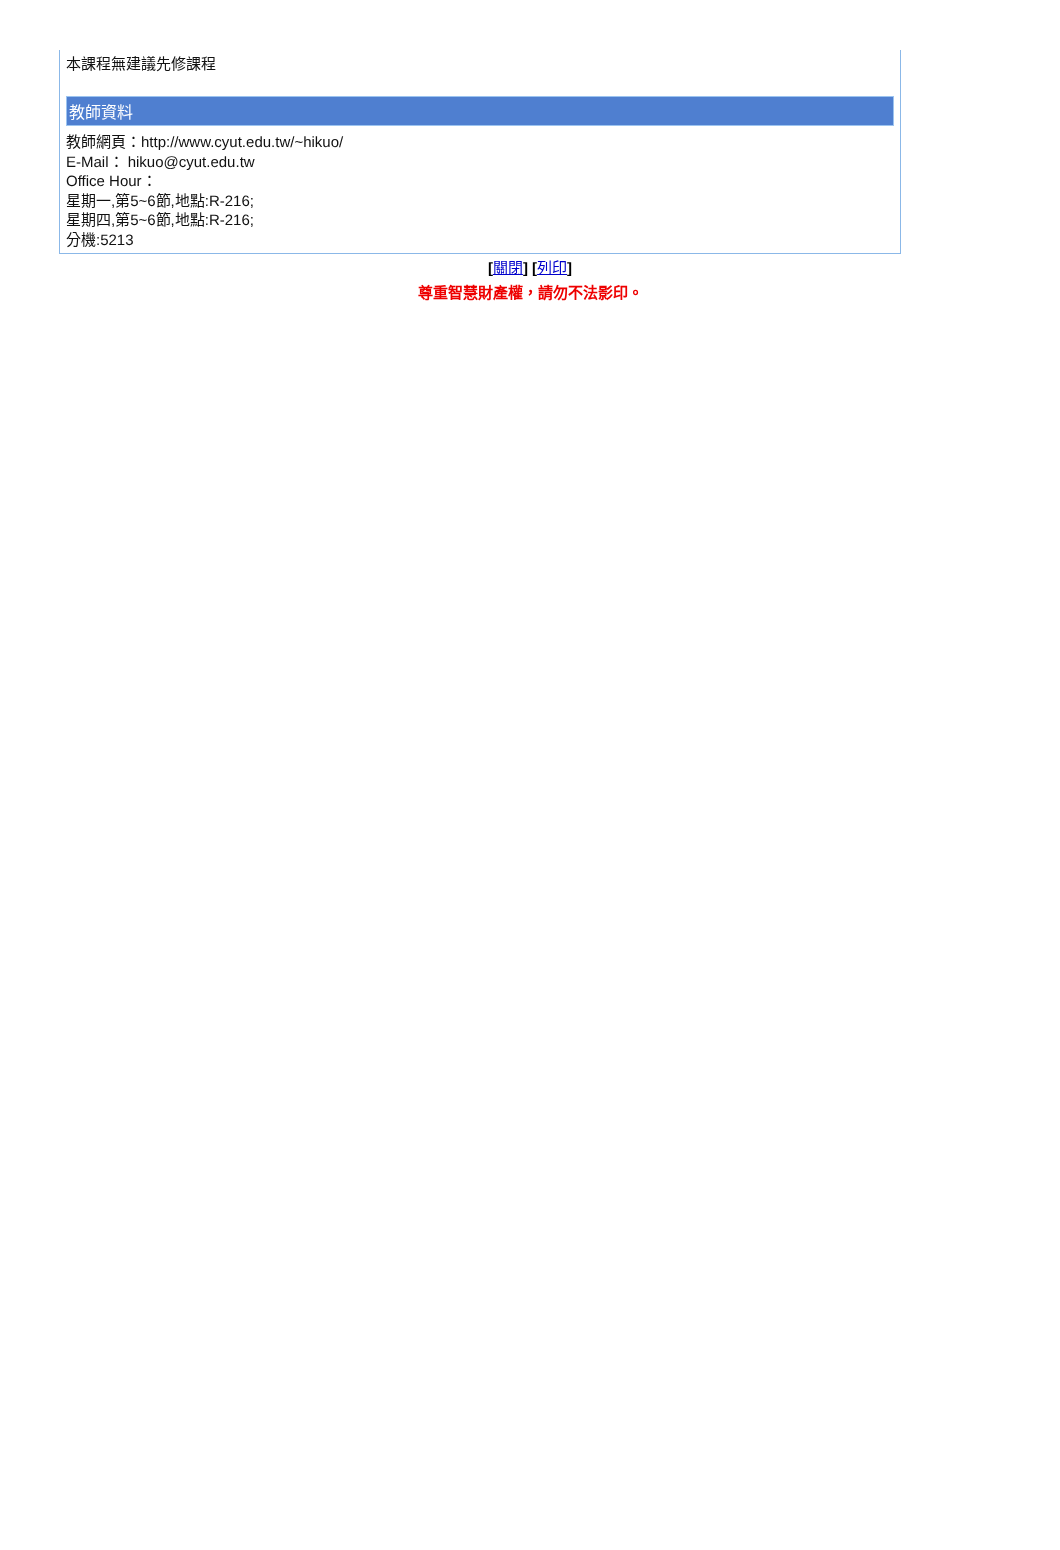本課程無建議先修課程
教師資料
教師網頁：http://www.cyut.edu.tw/~hikuo/
E-Mail： hikuo@cyut.edu.tw
Office Hour：
星期一,第5~6節,地點:R-216;
星期四,第5~6節,地點:R-216;
分機:5213
[關閉] [列印]
尊重智慧財產權，請勿不法影印。